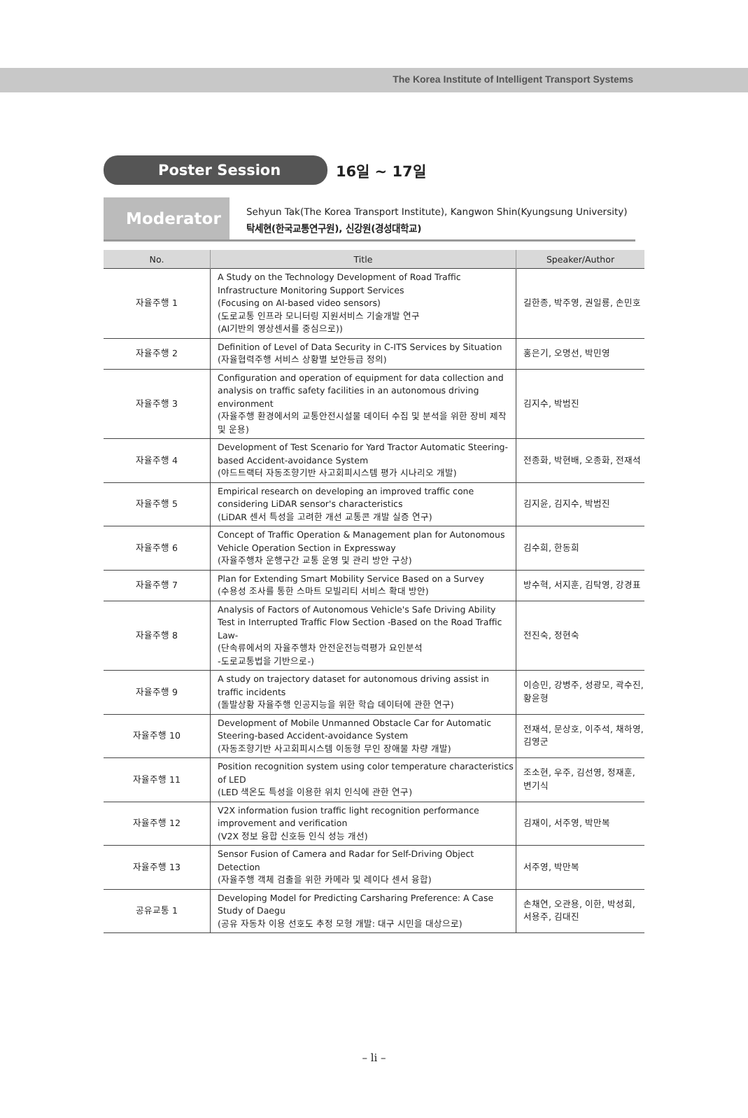The Korea Institute of Intelligent Transport Systems
Poster Session
16일 ~ 17일
Moderator
Sehyun Tak(The Korea Transport Institute), Kangwon Shin(Kyungsung University)
탁세현(한국교통연구원), 신강원(경성대학교)
| No. | Title | Speaker/Author |
| --- | --- | --- |
| 자율주행 1 | A Study on the Technology Development of Road Traffic Infrastructure Monitoring Support Services (Focusing on AI-based video sensors) (도로교통 인프라 모니터링 지원서비스 기술개발 연구 (AI기반의 영상센서를 중심으로)) | 길한종, 박주영, 권일룡, 손민호 |
| 자율주행 2 | Definition of Level of Data Security in C-ITS Services by Situation (자율협력주행 서비스 상황별 보안등급 정의) | 홍은기, 오명선, 박민영 |
| 자율주행 3 | Configuration and operation of equipment for data collection and analysis on traffic safety facilities in an autonomous driving environment (자율주행 환경에서의 교통안전시설물 데이터 수집 및 분석을 위한 장비 제작 및 운용) | 김지수, 박범진 |
| 자율주행 4 | Development of Test Scenario for Yard Tractor Automatic Steering-based Accident-avoidance System (야드트랙터 자동조향기반 사고회피시스템 평가 시나리오 개발) | 전종화, 박현배, 오종화, 전재석 |
| 자율주행 5 | Empirical research on developing an improved traffic cone considering LiDAR sensor's characteristics (LiDAR 센서 특성을 고려한 개선 교통콘 개발 실증 연구) | 김지윤, 김지수, 박범진 |
| 자율주행 6 | Concept of Traffic Operation & Management plan for Autonomous Vehicle Operation Section in Expressway (자율주행차 운행구간 교통 운영 및 관리 방안 구상) | 김수희, 한동희 |
| 자율주행 7 | Plan for Extending Smart Mobility Service Based on a Survey (수용성 조사를 통한 스마트 모빌리티 서비스 확대 방안) | 방수혁, 서지훈, 김탁영, 강경표 |
| 자율주행 8 | Analysis of Factors of Autonomous Vehicle's Safe Driving Ability Test in Interrupted Traffic Flow Section -Based on the Road Traffic Law- (단속류에서의 자율주행차 안전운전능력평가 요인분석 -도로교통법을 기반으로-) | 전진숙, 정현숙 |
| 자율주행 9 | A study on trajectory dataset for autonomous driving assist in traffic incidents (돌발상황 자율주행 인공지능을 위한 학습 데이터에 관한 연구) | 이승민, 강병주, 성광모, 곽수진, 황윤형 |
| 자율주행 10 | Development of Mobile Unmanned Obstacle Car for Automatic Steering-based Accident-avoidance System (자동조향기반 사고회피시스템 이동형 무인 장애물 차량 개발) | 전재석, 문상호, 이주석, 채하영, 김영군 |
| 자율주행 11 | Position recognition system using color temperature characteristics of LED (LED 색온도 특성을 이용한 위치 인식에 관한 연구) | 조소현, 우주, 김선영, 정재훈, 변기식 |
| 자율주행 12 | V2X information fusion traffic light recognition performance improvement and verification (V2X 정보 융합 신호등 인식 성능 개선) | 김재이, 서주영, 박만복 |
| 자율주행 13 | Sensor Fusion of Camera and Radar for Self-Driving Object Detection (자율주행 객체 검출을 위한 카메라 및 레이다 센서 융합) | 서주영, 박만복 |
| 공유교통 1 | Developing Model for Predicting Carsharing Preference: A Case Study of Daegu (공유 자동차 이용 선호도 추정 모형 개발: 대구 시민을 대상으로) | 손채연, 오관용, 이한, 박성희, 서용주, 김대진 |
– li –